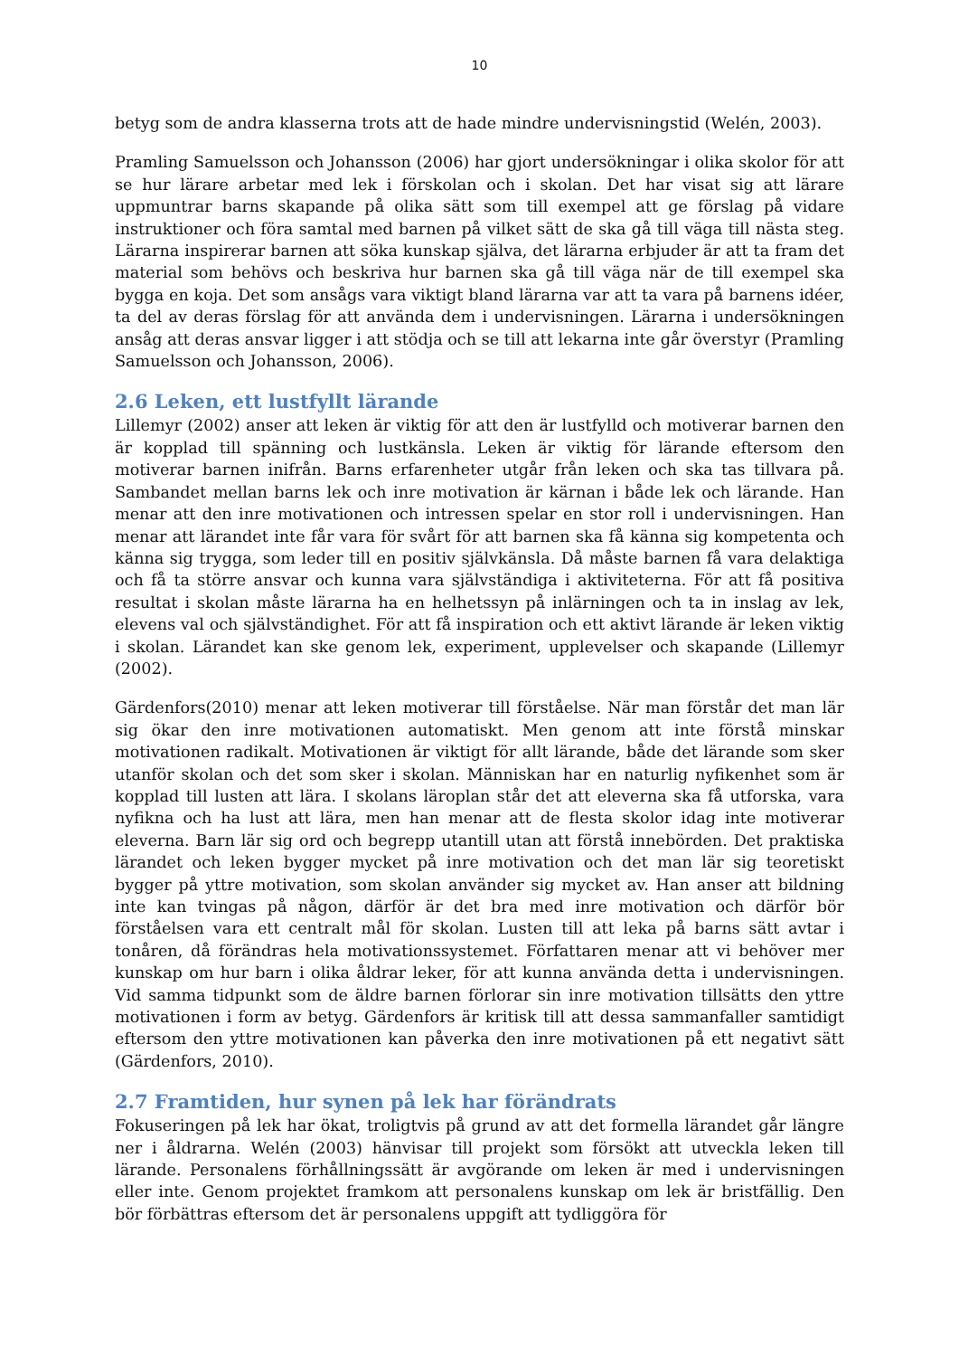10
betyg som de andra klasserna trots att de hade mindre undervisningstid (Welén, 2003).
Pramling Samuelsson och Johansson (2006) har gjort undersökningar i olika skolor för att se hur lärare arbetar med lek i förskolan och i skolan. Det har visat sig att lärare uppmuntrar barns skapande på olika sätt som till exempel att ge förslag på vidare instruktioner och föra samtal med barnen på vilket sätt de ska gå till väga till nästa steg. Lärarna inspirerar barnen att söka kunskap själva, det lärarna erbjuder är att ta fram det material som behövs och beskriva hur barnen ska gå till väga när de till exempel ska bygga en koja. Det som ansågs vara viktigt bland lärarna var att ta vara på barnens idéer, ta del av deras förslag för att använda dem i undervisningen. Lärarna i undersökningen ansåg att deras ansvar ligger i att stödja och se till att lekarna inte går överstyr (Pramling Samuelsson och Johansson, 2006).
2.6 Leken, ett lustfyllt lärande
Lillemyr (2002) anser att leken är viktig för att den är lustfylld och motiverar barnen den är kopplad till spänning och lustkänsla. Leken är viktig för lärande eftersom den motiverar barnen inifrån. Barns erfarenheter utgår från leken och ska tas tillvara på. Sambandet mellan barns lek och inre motivation är kärnan i både lek och lärande. Han menar att den inre motivationen och intressen spelar en stor roll i undervisningen. Han menar att lärandet inte får vara för svårt för att barnen ska få känna sig kompetenta och känna sig trygga, som leder till en positiv självkänsla. Då måste barnen få vara delaktiga och få ta större ansvar och kunna vara självständiga i aktiviteterna. För att få positiva resultat i skolan måste lärarna ha en helhetssyn på inlärningen och ta in inslag av lek, elevens val och självständighet. För att få inspiration och ett aktivt lärande är leken viktig i skolan. Lärandet kan ske genom lek, experiment, upplevelser och skapande (Lillemyr (2002).
Gärdenfors(2010) menar att leken motiverar till förståelse. När man förstår det man lär sig ökar den inre motivationen automatiskt. Men genom att inte förstå minskar motivationen radikalt. Motivationen är viktigt för allt lärande, både det lärande som sker utanför skolan och det som sker i skolan. Människan har en naturlig nyfikenhet som är kopplad till lusten att lära. I skolans läroplan står det att eleverna ska få utforska, vara nyfikna och ha lust att lära, men han menar att de flesta skolor idag inte motiverar eleverna. Barn lär sig ord och begrepp utantill utan att förstå innebörden. Det praktiska lärandet och leken bygger mycket på inre motivation och det man lär sig teoretiskt bygger på yttre motivation, som skolan använder sig mycket av. Han anser att bildning inte kan tvingas på någon, därför är det bra med inre motivation och därför bör förståelsen vara ett centralt mål för skolan. Lusten till att leka på barns sätt avtar i tonåren, då förändras hela motivationssystemet. Författaren menar att vi behöver mer kunskap om hur barn i olika åldrar leker, för att kunna använda detta i undervisningen. Vid samma tidpunkt som de äldre barnen förlorar sin inre motivation tillsätts den yttre motivationen i form av betyg. Gärdenfors är kritisk till att dessa sammanfaller samtidigt eftersom den yttre motivationen kan påverka den inre motivationen på ett negativt sätt (Gärdenfors, 2010).
2.7 Framtiden, hur synen på lek har förändrats
Fokuseringen på lek har ökat, troligtvis på grund av att det formella lärandet går längre ner i åldrarna. Welén (2003) hänvisar till projekt som försökt att utveckla leken till lärande. Personalens förhållningssätt är avgörande om leken är med i undervisningen eller inte. Genom projektet framkom att personalens kunskap om lek är bristfällig. Den bör förbättras eftersom det är personalens uppgift att tydliggöra för